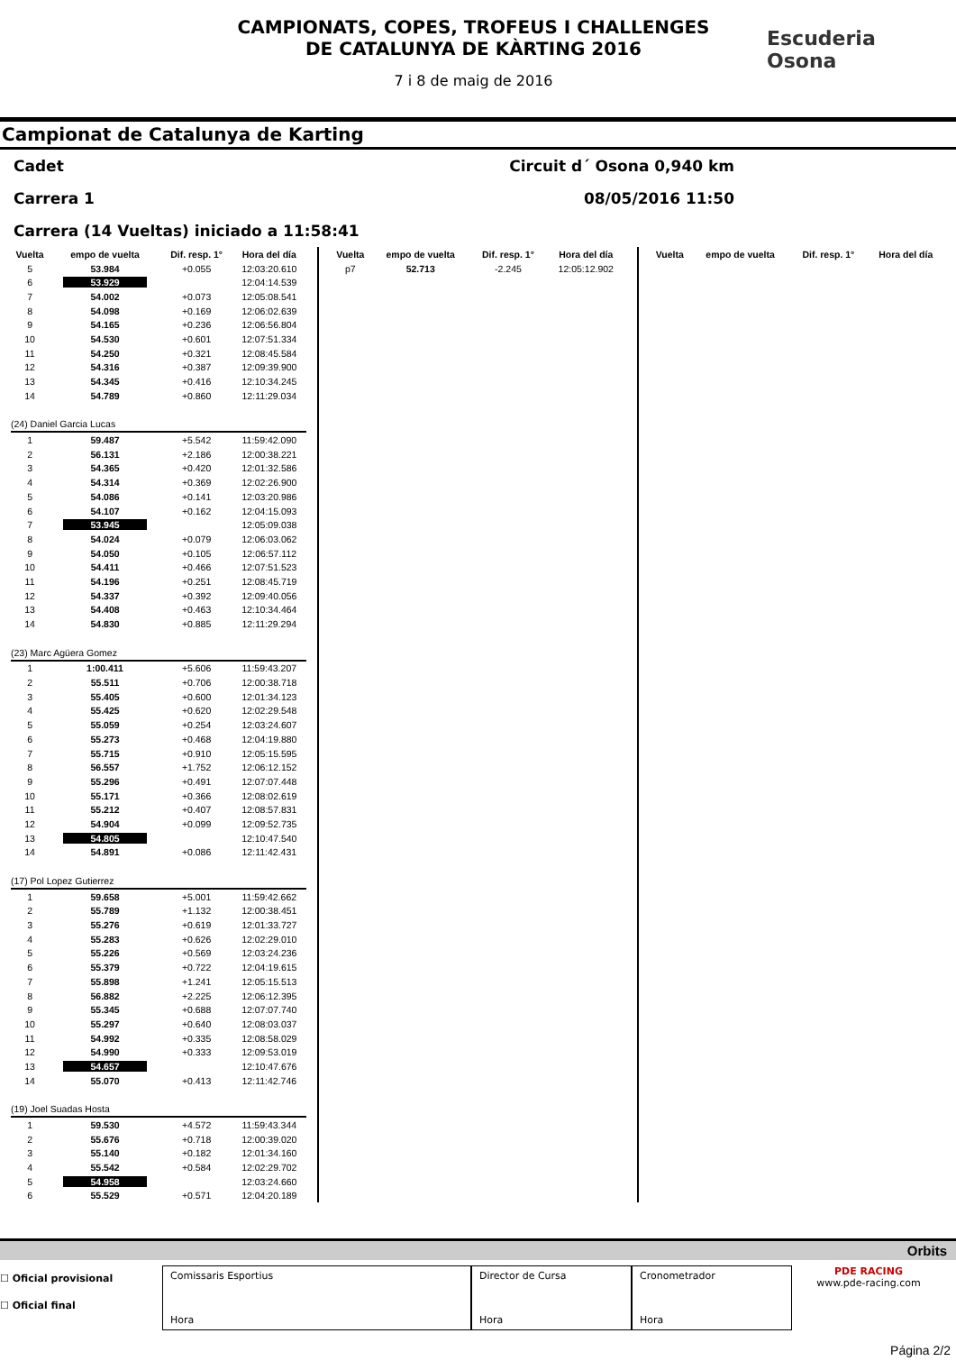CAMPIONATS, COPES, TROFEUS I CHALLENGES
DE CATALUNYA DE KÀRTING 2016
7 i 8 de maig de 2016
Escuderia
Osona
Campionat de Catalunya de Karting
Cadet Circuit d´ Osona 0,940 km
Carrera 1 08/05/2016 11:50
Carrera (14 Vueltas) iniciado a 11:58:41
| Vuelta | empo de vuelta | Dif. resp. 1° | Hora del día |
| --- | --- | --- | --- |
| 5 | 53.984 | +0.055 | 12:03:20.610 |
| 6 | 53.929 | | 12:04:14.539 |
| 7 | 54.002 | +0.073 | 12:05:08.541 |
| 8 | 54.098 | +0.169 | 12:06:02.639 |
| 9 | 54.165 | +0.236 | 12:06:56.804 |
| 10 | 54.530 | +0.601 | 12:07:51.334 |
| 11 | 54.250 | +0.321 | 12:08:45.584 |
| 12 | 54.316 | +0.387 | 12:09:39.900 |
| 13 | 54.345 | +0.416 | 12:10:34.245 |
| 14 | 54.789 | +0.860 | 12:11:29.034 |
| (24) Daniel Garcia Lucas | | | |
| 1 | 59.487 | +5.542 | 11:59:42.090 |
| 2 | 56.131 | +2.186 | 12:00:38.221 |
| 3 | 54.365 | +0.420 | 12:01:32.586 |
| 4 | 54.314 | +0.369 | 12:02:26.900 |
| 5 | 54.086 | +0.141 | 12:03:20.986 |
| 6 | 54.107 | +0.162 | 12:04:15.093 |
| 7 | 53.945 | | 12:05:09.038 |
| 8 | 54.024 | +0.079 | 12:06:03.062 |
| 9 | 54.050 | +0.105 | 12:06:57.112 |
| 10 | 54.411 | +0.466 | 12:07:51.523 |
| 11 | 54.196 | +0.251 | 12:08:45.719 |
| 12 | 54.337 | +0.392 | 12:09:40.056 |
| 13 | 54.408 | +0.463 | 12:10:34.464 |
| 14 | 54.830 | +0.885 | 12:11:29.294 |
| (23) Marc Agüera Gomez | | | |
| 1 | 1:00.411 | +5.606 | 11:59:43.207 |
| 2 | 55.511 | +0.706 | 12:00:38.718 |
| 3 | 55.405 | +0.600 | 12:01:34.123 |
| 4 | 55.425 | +0.620 | 12:02:29.548 |
| 5 | 55.059 | +0.254 | 12:03:24.607 |
| 6 | 55.273 | +0.468 | 12:04:19.880 |
| 7 | 55.715 | +0.910 | 12:05:15.595 |
| 8 | 56.557 | +1.752 | 12:06:12.152 |
| 9 | 55.296 | +0.491 | 12:07:07.448 |
| 10 | 55.171 | +0.366 | 12:08:02.619 |
| 11 | 55.212 | +0.407 | 12:08:57.831 |
| 12 | 54.904 | +0.099 | 12:09:52.735 |
| 13 | 54.805 | | 12:10:47.540 |
| 14 | 54.891 | +0.086 | 12:11:42.431 |
| (17) Pol Lopez Gutierrez | | | |
| 1 | 59.658 | +5.001 | 11:59:42.662 |
| 2 | 55.789 | +1.132 | 12:00:38.451 |
| 3 | 55.276 | +0.619 | 12:01:33.727 |
| 4 | 55.283 | +0.626 | 12:02:29.010 |
| 5 | 55.226 | +0.569 | 12:03:24.236 |
| 6 | 55.379 | +0.722 | 12:04:19.615 |
| 7 | 55.898 | +1.241 | 12:05:15.513 |
| 8 | 56.882 | +2.225 | 12:06:12.395 |
| 9 | 55.345 | +0.688 | 12:07:07.740 |
| 10 | 55.297 | +0.640 | 12:08:03.037 |
| 11 | 54.992 | +0.335 | 12:08:58.029 |
| 12 | 54.990 | +0.333 | 12:09:53.019 |
| 13 | 54.657 | | 12:10:47.676 |
| 14 | 55.070 | +0.413 | 12:11:42.746 |
| (19) Joel Suadas Hosta | | | |
| 1 | 59.530 | +4.572 | 11:59:43.344 |
| 2 | 55.676 | +0.718 | 12:00:39.020 |
| 3 | 55.140 | +0.182 | 12:01:34.160 |
| 4 | 55.542 | +0.584 | 12:02:29.702 |
| 5 | 54.958 | | 12:03:24.660 |
| 6 | 55.529 | +0.571 | 12:04:20.189 |
| Vuelta | empo de vuelta | Dif. resp. 1° | Hora del día |
| --- | --- | --- | --- |
| p7 | 52.713 | -2.245 | 12:05:12.902 |
| Vuelta | empo de vuelta | Dif. resp. 1° | Hora del día |
| --- | --- | --- | --- |
Orbits
☐ Oficial provisional
☐ Oficial final
Comissaris Esportius
Hora
Director de Cursa
Hora
Cronometrador
Hora
PDE RACING
www.pde-racing.com
Página 2/2